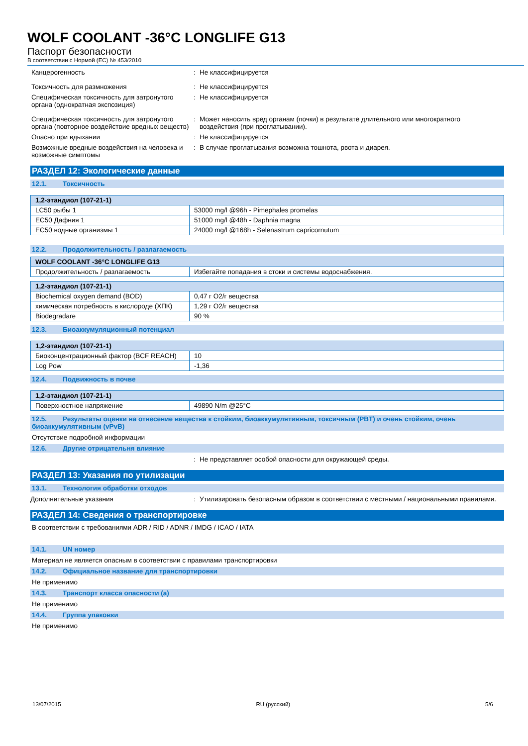WOLF COOLANT -36°C LONGLIFE G13
Паспорт безопасности
В соответствии с Нормой (EC) № 453/2010
Канцерогенность : Не классифицируется
Токсичность для размножения : Не классифицируется
Специфическая токсичность для затронутого органа (однократная экспозиция)
: Не классифицируется
Специфическая токсичность для затронутого органа (повторное воздействие вредных веществ)
: Может наносить вред органам (почки) в результате длительного или многократного воздействия (при проглатывании).
Опасно при вдыхании : Не классифицируется
Возможные вредные воздействия на человека и возможные симптомы
: В случае проглатывания возможна тошнота, рвота и диарея.
РАЗДЕЛ 12: Экологические данные
12.1. Токсичность
| 1,2-этандиол (107-21-1) | |
| --- | --- |
| LC50 рыбы 1 | 53000 mg/l @96h - Pimephales promelas |
| EC50 Дафния 1 | 51000 mg/l @48h - Daphnia magna |
| EC50 водные организмы 1 | 24000 mg/l @168h - Selenastrum capricornutum |
12.2. Продолжительность / разлагаемость
| WOLF COOLANT -36°C LONGLIFE G13 | |
| --- | --- |
| Продолжительность / разлагаемость | Избегайте попадания в стоки и системы водоснабжения. |
| 1,2-этандиол (107-21-1) | |
| --- | --- |
| Biochemical oxygen demand (BOD) | 0,47 г O2/г вещества |
| химическая потребность в кислороде (ХПК) | 1,29 г O2/г вещества |
| Biodegradare | 90 % |
12.3. Биоаккумуляционный потенциал
| 1,2-этандиол (107-21-1) | |
| --- | --- |
| Биоконцентрационный фактор (BCF REACH) | 10 |
| Log Pow | -1,36 |
12.4. Подвижность в почве
| 1,2-этандиол (107-21-1) | |
| --- | --- |
| Поверхностное напряжение | 49890 N/m @25°C |
12.5. Результаты оценки на отнесение вещества к стойким, биоаккумулятивным, токсичным (PBT) и очень стойким, очень биоаккумулятивным (vPvB)
Отсутствие подробной информации
12.6. Другие отрицательня влияние
: Не представляет особой опасности для окружающей среды.
РАЗДЕЛ 13: Указания по утилизации
13.1. Технология обработки отходов
Дополнительные указания : Утилизировать безопасным образом в соответствии с местными / национальными правилами.
РАЗДЕЛ 14: Сведения о транспортировке
В соответствии с требованиями ADR / RID / ADNR / IMDG / ICAO / IATA
14.1. UN номер
Материал не является опасным в соответствии с правилами транспортировки
14.2. Официальное название для транспортировки
Не применимо
14.3. Транспорт класса опасности (а)
Не применимо
14.4. Группа упаковки
Не применимо
13/07/2015 RU (русский) 5/6